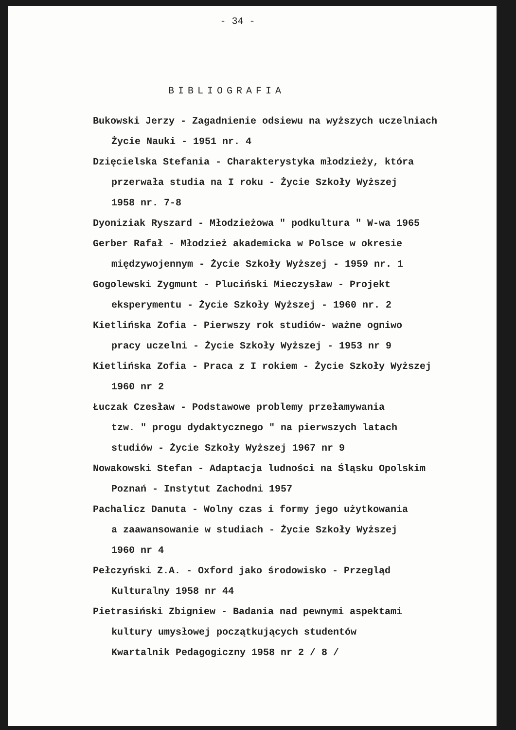- 34 -
BIBLIOGRAFIA
Bukowski Jerzy - Zagadnienie odsiewu na wyższych uczelniach
Życie Nauki - 1951 nr. 4
Dzięcielska Stefania - Charakterystyka młodzieży, która
przerwała studia na I roku - Życie Szkoły Wyższej
1958 nr. 7-8
Dyoniziak Ryszard - Młodzieżowa " podkultura " W-wa 1965
Gerber Rafał - Młodzież akademicka w Polsce w okresie
międzywojennym - Życie Szkoły Wyższej - 1959 nr. 1
Gogolewski Zygmunt - Pluciński Mieczysław - Projekt
eksperymentu - Życie Szkoły Wyższej - 1960 nr. 2
Kietlińska Zofia - Pierwszy rok studiów- ważne ogniwo
pracy uczelni - Życie Szkoły Wyższej - 1953 nr 9
Kietlińska Zofia - Praca z I rokiem - Życie Szkoły Wyższej
1960 nr 2
Łuczak Czesław - Podstawowe problemy przełamywania
tzw. " progu dydaktycznego " na pierwszych latach
studiów - Życie Szkoły Wyższej 1967 nr 9
Nowakowski Stefan - Adaptacja ludności na Śląsku Opolskim
Poznań - Instytut Zachodni 1957
Pachalicz Danuta - Wolny czas i formy jego użytkowania
a zaawansowanie w studiach - Życie Szkoły Wyższej
1960 nr 4
Pełczyński Z.A. - Oxford jako środowisko - Przegląd
Kulturalny 1958 nr 44
Pietrasiński Zbigniew - Badania nad pewnymi aspektami
kultury umysłowej początkujących studentów
Kwartalnik Pedagogiczny 1958 nr 2 / 8 /